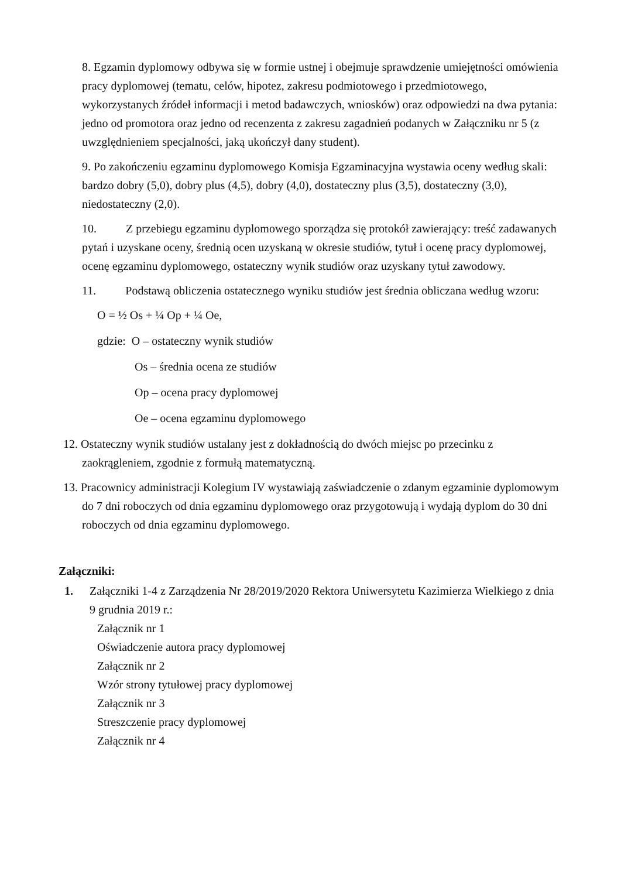8. Egzamin dyplomowy odbywa się w formie ustnej i obejmuje sprawdzenie umiejętności omówienia pracy dyplomowej (tematu, celów, hipotez, zakresu podmiotowego i przedmiotowego, wykorzystanych źródeł informacji i metod badawczych, wniosków) oraz odpowiedzi na dwa pytania: jedno od promotora oraz jedno od recenzenta z zakresu zagadnień podanych w Załączniku nr 5 (z uwzględnieniem specjalności, jaką ukończył dany student).
9. Po zakończeniu egzaminu dyplomowego Komisja Egzaminacyjna wystawia oceny według skali: bardzo dobry (5,0), dobry plus (4,5), dobry (4,0), dostateczny plus (3,5), dostateczny (3,0), niedostateczny (2,0).
10. Z przebiegu egzaminu dyplomowego sporządza się protokół zawierający: treść zadawanych pytań i uzyskane oceny, średnią ocen uzyskaną w okresie studiów, tytuł i ocenę pracy dyplomowej, ocenę egzaminu dyplomowego, ostateczny wynik studiów oraz uzyskany tytuł zawodowy.
11. Podstawą obliczenia ostatecznego wyniku studiów jest średnia obliczana według wzoru:
O = ½ Os + ¼ Op + ¼ Oe,
gdzie: O – ostateczny wynik studiów
Os – średnia ocena ze studiów
Op – ocena pracy dyplomowej
Oe – ocena egzaminu dyplomowego
12. Ostateczny wynik studiów ustalany jest z dokładnością do dwóch miejsc po przecinku z zaokrągleniem, zgodnie z formułą matematyczną.
13. Pracownicy administracji Kolegium IV wystawiają zaświadczenie o zdanym egzaminie dyplomowym do 7 dni roboczych od dnia egzaminu dyplomowego oraz przygotowują i wydają dyplom do 30 dni roboczych od dnia egzaminu dyplomowego.
Załączniki:
1. Załączniki 1-4 z Zarządzenia Nr 28/2019/2020 Rektora Uniwersytetu Kazimierza Wielkiego z dnia 9 grudnia 2019 r.:
Załącznik nr 1
Oświadczenie autora pracy dyplomowej
Załącznik nr 2
Wzór strony tytułowej pracy dyplomowej
Załącznik nr 3
Streszczenie pracy dyplomowej
Załącznik nr 4